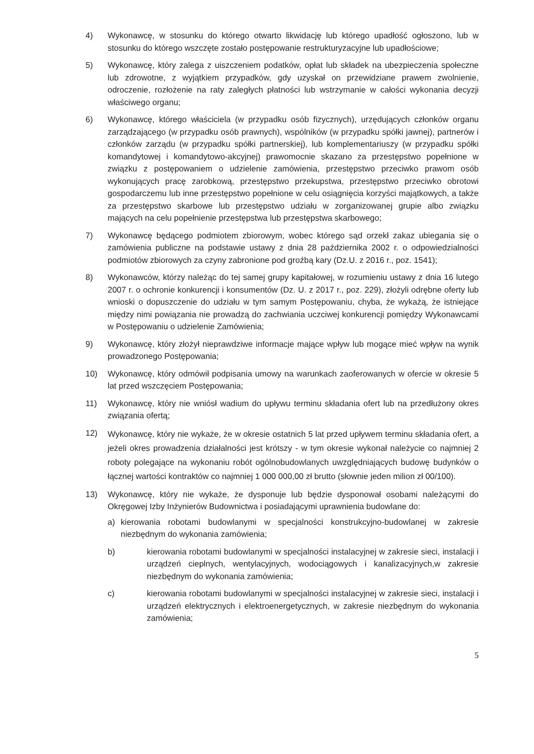4) Wykonawcę, w stosunku do którego otwarto likwidację lub którego upadłość ogłoszono, lub w stosunku do którego wszczęte zostało postępowanie restrukturyzacyjne lub upadłościowe;
5) Wykonawcę, który zalega z uiszczeniem podatków, opłat lub składek na ubezpieczenia społeczne lub zdrowotne, z wyjątkiem przypadków, gdy uzyskał on przewidziane prawem zwolnienie, odroczenie, rozłożenie na raty zaległych płatności lub wstrzymanie w całości wykonania decyzji właściwego organu;
6) Wykonawcę, którego właściciela (w przypadku osób fizycznych), urzędujących członków organu zarządzającego (w przypadku osób prawnych), wspólników (w przypadku spółki jawnej), partnerów i członków zarządu (w przypadku spółki partnerskiej), lub komplementariuszy (w przypadku spółki komandytowej i komandytowo-akcyjnej) prawomocnie skazano za przestępstwo popełnione w związku z postępowaniem o udzielenie zamówienia, przestępstwo przeciwko prawom osób wykonujących pracę zarobkową, przestępstwo przekupstwa, przestępstwo przeciwko obrotowi gospodarczemu lub inne przestępstwo popełnione w celu osiągnięcia korzyści majątkowych, a także za przestępstwo skarbowe lub przestępstwo udziału w zorganizowanej grupie albo związku mających na celu popełnienie przestępstwa lub przestępstwa skarbowego;
7) Wykonawcę będącego podmiotem zbiorowym, wobec którego sąd orzekł zakaz ubiegania się o zamówienia publiczne na podstawie ustawy z dnia 28 października 2002 r. o odpowiedzialności podmiotów zbiorowych za czyny zabronione pod groźbą kary (Dz.U. z 2016 r., poz. 1541);
8) Wykonawców, którzy należąc do tej samej grupy kapitałowej, w rozumieniu ustawy z dnia 16 lutego 2007 r. o ochronie konkurencji i konsumentów (Dz. U. z 2017 r., poz. 229), złożyli odrębne oferty lub wnioski o dopuszczenie do udziału w tym samym Postępowaniu, chyba, że wykażą, że istniejące między nimi powiązania nie prowadzą do zachwiania uczciwej konkurencji pomiędzy Wykonawcami w Postępowaniu o udzielenie Zamówienia;
9) Wykonawcę, który złożył nieprawdziwe informacje mające wpływ lub mogące mieć wpływ na wynik prowadzonego Postępowania;
10) Wykonawcę, który odmówił podpisania umowy na warunkach zaoferowanych w ofercie w okresie 5 lat przed wszczęciem Postępowania;
11) Wykonawcę, który nie wniósł wadium do upływu terminu składania ofert lub na przedłużony okres związania ofertą;
12)
Wykonawcę, który nie wykaże, że w okresie ostatnich 5 lat przed upływem terminu składania ofert, a jeżeli okres prowadzenia działalności jest krótszy - w tym okresie wykonał należycie co najmniej 2 roboty polegające na wykonaniu robót ogólnobudowlanych uwzględniających budowę budynków o łącznej wartości kontraktów co najmniej 1 000 000,00 zł brutto (słownie jeden milion zł 00/100).
13) Wykonawcę, który nie wykaże, że dysponuje lub będzie dysponował osobami należącymi do Okręgowej Izby Inżynierów Budownictwa i posiadającymi uprawnienia budowlane do:
a) kierowania robotami budowlanymi w specjalności konstrukcyjno-budowlanej w zakresie niezbędnym do wykonania zamówienia;
b) kierowania robotami budowlanymi w specjalności instalacyjnej w zakresie sieci, instalacji i urządzeń cieplnych, wentylacyjnych, wodociągowych i kanalizacyjnych,w zakresie niezbędnym do wykonania zamówienia;
c) kierowania robotami budowlanymi w specjalności instalacyjnej w zakresie sieci, instalacji i urządzeń elektrycznych i elektroenergetycznych, w zakresie niezbędnym do wykonania zamówienia;
5